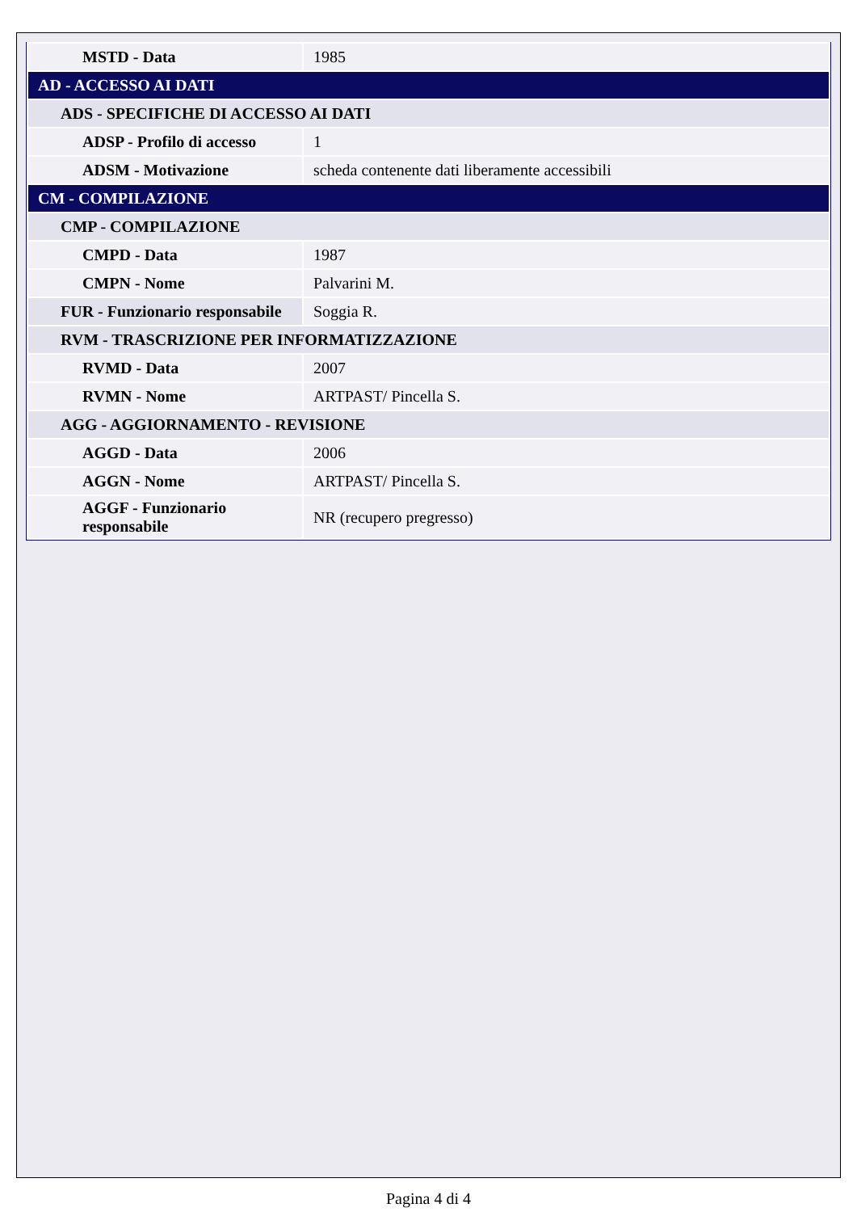| MSTD - Data | 1985 |
| AD - ACCESSO AI DATI | |
| ADS - SPECIFICHE DI ACCESSO AI DATI | |
| ADSP - Profilo di accesso | 1 |
| ADSM - Motivazione | scheda contenente dati liberamente accessibili |
| CM - COMPILAZIONE | |
| CMP - COMPILAZIONE | |
| CMPD - Data | 1987 |
| CMPN - Nome | Palvarini M. |
| FUR - Funzionario responsabile | Soggia R. |
| RVM - TRASCRIZIONE PER INFORMATIZZAZIONE | |
| RVMD - Data | 2007 |
| RVMN - Nome | ARTPAST/ Pincella S. |
| AGG - AGGIORNAMENTO - REVISIONE | |
| AGGD - Data | 2006 |
| AGGN - Nome | ARTPAST/ Pincella S. |
| AGGF - Funzionario responsabile | NR (recupero pregresso) |
Pagina 4 di 4